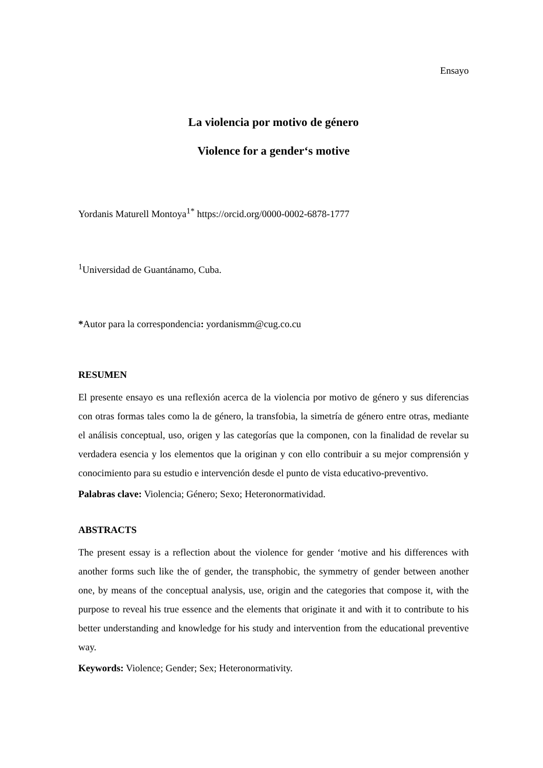Ensayo
La violencia por motivo de género
Violence for a gender‘s motive
Yordanis Maturell Montoya<sup>1*</sup> https://orcid.org/0000-0002-6878-1777
<sup>1</sup> Universidad de Guantánamo, Cuba.
*Autor para la correspondencia: yordanismm@cug.co.cu
RESUMEN
El presente ensayo es una reflexión acerca de la violencia por motivo de género y sus diferencias con otras formas tales como la de género, la transfobia, la simetría de género entre otras, mediante el análisis conceptual, uso, origen y las categorías que la componen, con la finalidad de revelar su verdadera esencia y los elementos que la originan y con ello contribuir a su mejor comprensión y conocimiento para su estudio e intervención desde el punto de vista educativo-preventivo.
Palabras clave: Violencia; Género; Sexo; Heteronormatividad.
ABSTRACTS
The present essay is a reflection about the violence for gender ‘motive and his differences with another forms such like the of gender, the transphobic, the symmetry of gender between another one, by means of the conceptual analysis, use, origin and the categories that compose it, with the purpose to reveal his true essence and the elements that originate it and with it to contribute to his better understanding and knowledge for his study and intervention from the educational preventive way.
Keywords: Violence; Gender; Sex; Heteronormativity.